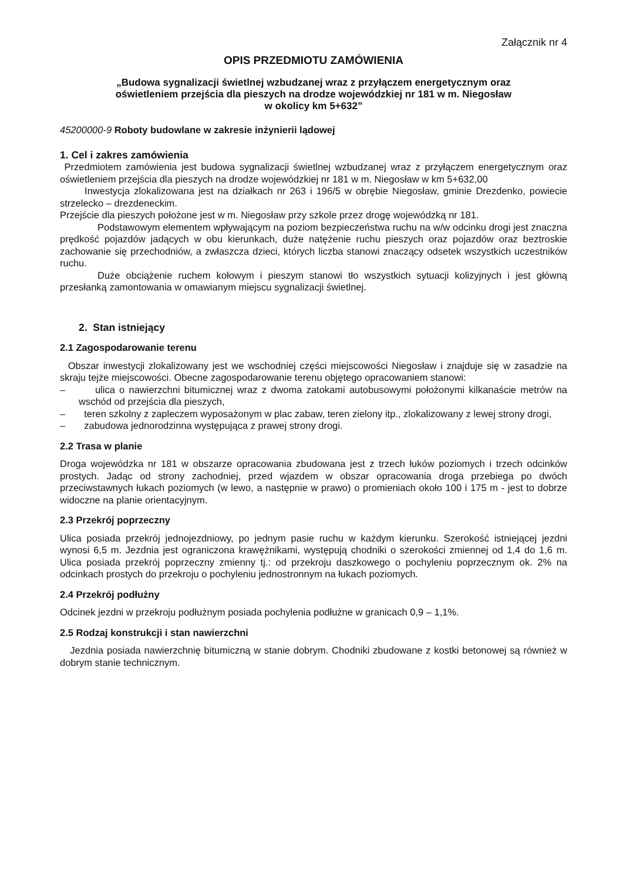Załącznik nr 4
OPIS PRZEDMIOTU ZAMÓWIENIA
„Budowa sygnalizacji świetlnej wzbudzanej wraz z przyłączem energetycznym oraz
oświetleniem przejścia dla pieszych na drodze wojewódzkiej nr 181 w m. Niegosław
w okolicy km 5+632”
45200000-9 Roboty budowlane w zakresie inżynierii lądowej
1. Cel i zakres zamówienia
Przedmiotem zamówienia jest budowa sygnalizacji świetlnej wzbudzanej wraz z przyłączem energetycznym oraz oświetleniem przejścia dla pieszych na drodze wojewódzkiej nr 181 w m. Niegosław w km 5+632,00
Inwestycja zlokalizowana jest na działkach nr 263 i 196/5 w obrębie Niegosław, gminie Drezdenko, powiecie strzelecko – drezdeneckim.
Przejście dla pieszych położone jest w m. Niegosław przy szkole przez drogę wojewódzką nr 181.
Podstawowym elementem wpływającym na poziom bezpieczeństwa ruchu na w/w odcinku drogi jest znaczna prędkość pojazdów jadących w obu kierunkach, duże natężenie ruchu pieszych oraz pojazdów oraz beztroskie zachowanie się przechodniów, a zwłaszcza dzieci, których liczba stanowi znaczący odsetek wszystkich uczestników ruchu.
Duże obciążenie ruchem kołowym i pieszym stanowi tło wszystkich sytuacji kolizyjnych i jest główną przesłanką zamontowania w omawianym miejscu sygnalizacji świetlnej.
2. Stan istniejący
2.1 Zagospodarowanie terenu
Obszar inwestycji zlokalizowany jest we wschodniej części miejscowości Niegosław i znajduje się w zasadzie na skraju tejże miejscowości. Obecne zagospodarowanie terenu objętego opracowaniem stanowi:
– ulica o nawierzchni bitumicznej wraz z dwoma zatokami autobusowymi położonymi kilkanaście metrów na wschód od przejścia dla pieszych,
– teren szkolny z zapleczem wyposażonym w plac zabaw, teren zielony itp., zlokalizowany z lewej strony drogi,
– zabudowa jednorodzinna występująca z prawej strony drogi.
2.2 Trasa w planie
Droga wojewódzka nr 181 w obszarze opracowania zbudowana jest z trzech łuków poziomych i trzech odcinków prostych. Jadąc od strony zachodniej, przed wjazdem w obszar opracowania droga przebiega po dwóch przeciwstawnych łukach poziomych (w lewo, a następnie w prawo) o promieniach około 100 i 175 m - jest to dobrze widoczne na planie orientacyjnym.
2.3 Przekrój poprzeczny
Ulica posiada przekrój jednojezdniowy, po jednym pasie ruchu w każdym kierunku. Szerokość istniejącej jezdni wynosi 6,5 m. Jezdnia jest ograniczona krawężnikami, występują chodniki o szerokości zmiennej od 1,4 do 1,6 m. Ulica posiada przekrój poprzeczny zmienny tj.: od przekroju daszkowego o pochyleniu poprzecznym ok. 2% na odcinkach prostych do przekroju o pochyleniu jednostronnym na łukach poziomych.
2.4 Przekrój podłużny
Odcinek jezdni w przekroju podłużnym posiada pochylenia podłużne w granicach 0,9 – 1,1%.
2.5 Rodzaj konstrukcji i stan nawierzchni
Jezdnia posiada nawierzchnię bitumiczną w stanie dobrym. Chodniki zbudowane z kostki betonowej są również w dobrym stanie technicznym.